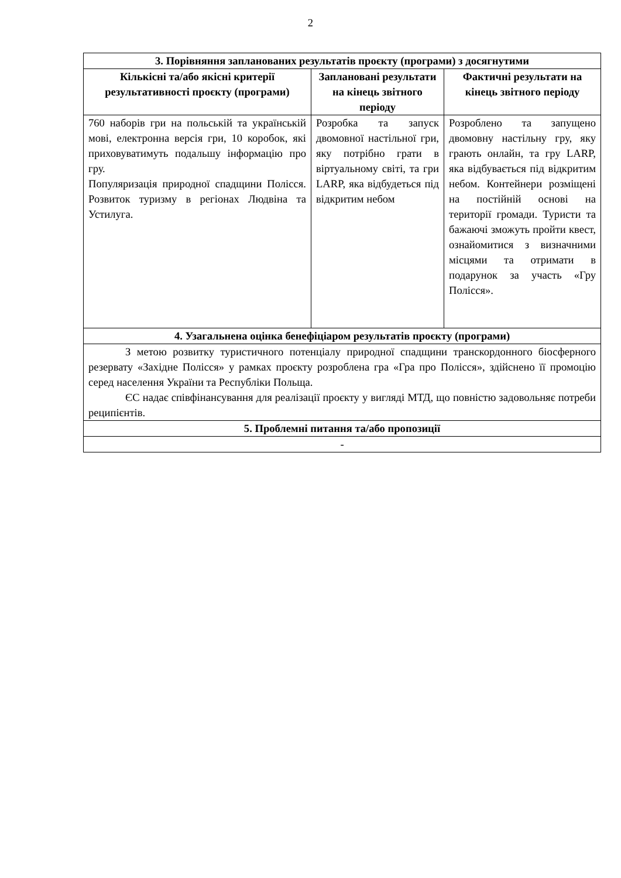2
| 3. Порівняння запланованих результатів проєкту (програми) з досягнутими | | |
| --- | --- | --- |
| Кількісні та/або якісні критерії результативності проєкту (програми) | Заплановані результати на кінець звітного періоду | Фактичні результати на кінець звітного періоду |
| 760 наборів гри на польській та українській мові, електронна версія гри, 10 коробок, які приховуватимуть подальшу інформацію про гру. Популяризація природної спадщини Полісся. Розвиток туризму в регіонах Людвіна та Устилуга. | Розробка та запуск двомовної настільної гри, яку потрібно грати в віртуальному світі, та гри LARP, яка відбудеться під відкритим небом | Розроблено та запущено двомовну настільну гру, яку грають онлайн, та гру LARP, яка відбувається під відкритим небом. Контейнери розміщені на постійній основі на території громади. Туристи та бажаючі зможуть пройти квест, ознайомитися з визначними місцями та отримати в подарунок за участь «Гру Полісся». |
| 4. Узагальнена оцінка бенефіціаром результатів проєкту (програми) | | |
| З метою розвитку туристичного потенціалу природної спадщини транскордонного біосферного резервату «Західне Полісся» у рамках проєкту розроблена гра «Гра про Полісся», здійснено її промоцію серед населення України та Республіки Польща. ЄС надає співфінансування для реалізації проєкту у вигляді МТД, що повністю задовольняє потреби реципієнтів. | | |
| 5. Проблемні питання та/або пропозиції | | |
| - | | |